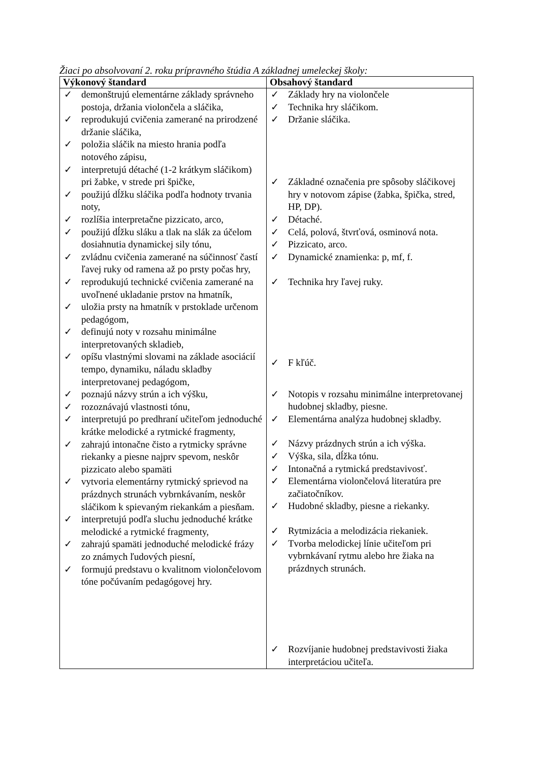Žiaci po absolvovaní 2. roku prípravného štúdia A základnej umeleckej školy:
| Výkonový štandard | Obsahový štandard |
| --- | --- |
| ✓ demonštrujú elementárne základy správneho postoja, držania violončela a sláčika, ✓ reprodukujú cvičenia zamerané na prirodzené držanie sláčika, ✓ položia sláčik na miesto hrania podľa notového zápisu, ✓ interpretujú détaché (1-2 krátkym sláčikom) pri žabke, v strede pri špičke, ✓ použijú dĺžku sláčika podľa hodnoty trvania noty, ✓ rozlíšia interpretačne pizzicato, arco, ✓ použijú dĺžku sláku a tlak na slák za účelom dosiahnutia dynamickej sily tónu, ✓ zvládnu cvičenia zamerané na súčinnosť častí ľavej ruky od ramena až po prsty počas hry, ✓ reprodukujú technické cvičenia zamerané na uvoľnené ukladanie prstov na hmatník, ✓ uložia prsty na hmatník v prstoklade určenom pedagógom, ✓ definujú noty v rozsahu minimálne interpretovaných skladieb, ✓ opíšu vlastnými slovami na základe asociácií tempo, dynamiku, náladu skladby interpretovanej pedagógom, ✓ poznajú názvy strún a ich výšku, ✓ rozoznávajú vlastnosti tónu, ✓ interpretujú po predhraní učiteľom jednoduché krátke melodické a rytmické fragmenty, ✓ zahrajú intonačne čisto a rytmicky správne riekanky a piesne najprv spevom, neskôr pizzicato alebo spamäti ✓ vytvoria elementárny rytmický sprievod na prázdnych strunách vybrnkávaním, neskôr sláčikom k spievaným riekankám a piesňam. ✓ interpretujú podľa sluchu jednoduché krátke melodické a rytmické fragmenty, ✓ zahrajú spamäti jednoduché melodické frázy zo známych ľudových piesní, ✓ formujú predstavu o kvalitnom violončelovom tóne počúvaním pedagógovej hry. | ✓ Základy hry na violončele ✓ Technika hry sláčikom. ✓ Držanie sláčika. ✓ Základné označenia pre spôsoby sláčikovej hry v notovom zápise (žabka, špička, stred, HP, DP). ✓ Détaché. ✓ Celá, polová, štvrťová, osminová nota. ✓ Pizzicato, arco. ✓ Dynamické znamienka: p, mf, f. ✓ Technika hry ľavej ruky. ✓ F kľúč. ✓ Notopis v rozsahu minimálne interpretovanej hudobnej skladby, piesne. ✓ Elementárna analýza hudobnej skladby. ✓ Názvy prázdnych strún a ich výška. ✓ Výška, sila, dĺžka tónu. ✓ Intonačná a rytmická predstavivosť. ✓ Elementárna violončelová literatúra pre začiatočníkov. ✓ Hudobné skladby, piesne a riekanky. ✓ Rytmizácia a melodizácia riekaniek. ✓ Tvorba melodickej línie učiteľom pri vybrnkávaní rytmu alebo hre žiaka na prázdnych strunách. ✓ Rozvíjanie hudobnej predstavivosti žiaka interpretáciou učiteľa. |